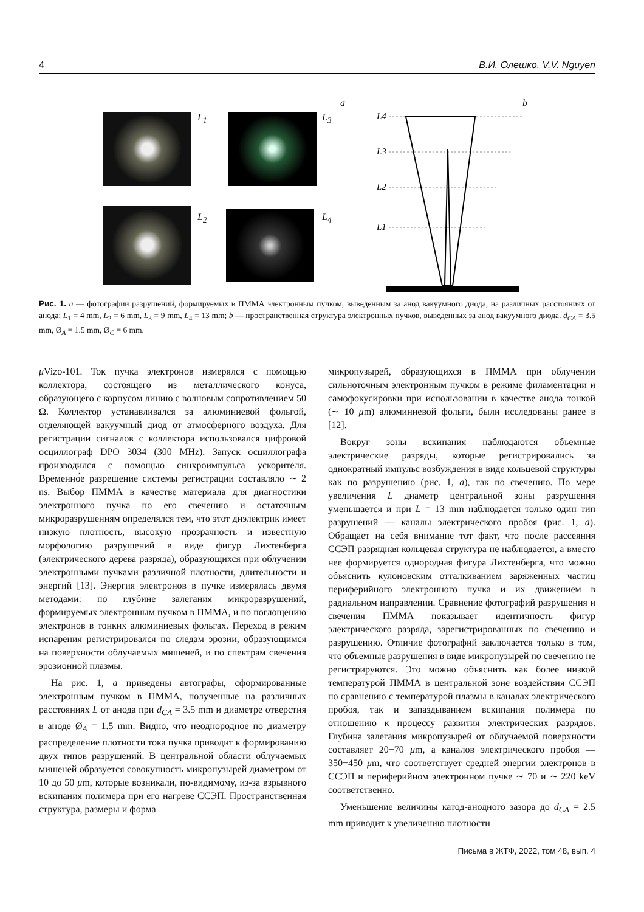4 В.И. Олешко, V.V. Nguyen
L<sub>1</sub> L<sub>3</sub>
L<sub>2</sub> L<sub>4</sub>
a b
L4
L3
L2
L1
Рис. 1. a — фотографии разрушений, формируемых в ПММА электронным пучком, выведенным за анод вакуумного диода, на различных расстояниях от анода: L<sub>1</sub> = 4 mm, L<sub>2</sub> = 6 mm, L<sub>3</sub> = 9 mm, L<sub>4</sub> = 13 mm; b — пространственная структура электронных пучков, выведенных за анод вакуумного диода. d<sub>CA</sub> = 3.5 mm, Ø<sub>A</sub> = 1.5 mm, Ø<sub>C</sub> = 6 mm.
μ Vizo-101. Ток пучка электронов измерялся с помощью коллектора, состоящего из металлического конуса, образующего с корпусом линию с волновым сопротивлением 50 Ω. Коллектор устанавливался за алюминиевой фольгой, отделяющей вакуумный диод от атмосферного воздуха. Для регистрации сигналов с коллектора использовался цифровой осциллограф DPO 3034 (300 MHz). Запуск осциллографа производился с помощью синхроимпульса ускорителя. Временно́е разрешение системы регистрации составляло ∼ 2 ns. Выбор ПММА в качестве материала для диагностики электронного пучка по его свечению и остаточным микроразрушениям определялся тем, что этот диэлектрик имеет низкую плотность, высокую прозрачность и известную морфологию разрушений в виде фигур Лихтенберга (электрического дерева разряда), образующихся при облучении электронными пучками различной плотности, длительности и энергий [13]. Энергия электронов в пучке измерялась двумя методами: по глубине залегания микроразрушений, формируемых электронным пучком в ПММА, и по поглощению электронов в тонких алюминиевых фольгах. Переход в режим испарения регистрировался по следам эрозии, образующимся на поверхности облучаемых мишеней, и по спектрам свечения эрозионной плазмы.
На рис. 1, a приведены автографы, сформированные электронным пучком в ПММА, полученные на различных расстояниях L от анода при d<sub>CA</sub> = 3.5 mm и диаметре отверстия в аноде Ø<sub>A</sub> = 1.5 mm. Видно, что неоднородное по диаметру распределение плотности тока пучка приводит к формированию двух типов разрушений. В центральной области облучаемых мишеней образуется совокупность микропузырей диаметром от 10 до 50 μm, которые возникали, по-видимому, из-за взрывного вскипания полимера при его нагреве ССЭП. Пространственная структура, размеры и форма
микропузырей, образующихся в ПММА при облучении сильноточным электронным пучком в режиме филаментации и самофокусировки при использовании в качестве анода тонкой (∼ 10 μm) алюминиевой фольги, были исследованы ранее в [12].
Вокруг зоны вскипания наблюдаются объемные электрические разряды, которые регистрировались за однократный импульс возбуждения в виде кольцевой структуры как по разрушению (рис. 1, a), так по свечению. По мере увеличения L диаметр центральной зоны разрушения уменьшается и при L = 13 mm наблюдается только один тип разрушений — каналы электрического пробоя (рис. 1, a). Обращает на себя внимание тот факт, что после рассеяния ССЭП разрядная кольцевая структура не наблюдается, а вместо нее формируется однородная фигура Лихтенберга, что можно объяснить кулоновским отталкиванием заряженных частиц периферийного электронного пучка и их движением в радиальном направлении. Сравнение фотографий разрушения и свечения ПММА показывает идентичность фигур электрического разряда, зарегистрированных по свечению и разрушению. Отличие фотографий заключается только в том, что объемные разрушения в виде микропузырей по свечению не регистрируются. Это можно объяснить как более низкой температурой ПММА в центральной зоне воздействия ССЭП по сравнению с температурой плазмы в каналах электрического пробоя, так и запаздыванием вскипания полимера по отношению к процессу развития электрических разрядов. Глубина залегания микропузырей от облучаемой поверхности составляет 20−70 μm, а каналов электрического пробоя — 350−450 μm, что соответствует средней энергии электронов в ССЭП и периферийном электронном пучке ∼ 70 и ∼ 220 keV соответственно.
Уменьшение величины катод-анодного зазора до d<sub>CA</sub> = 2.5 mm приводит к увеличению плотности
Письма в ЖТФ, 2022, том 48, вып. 4